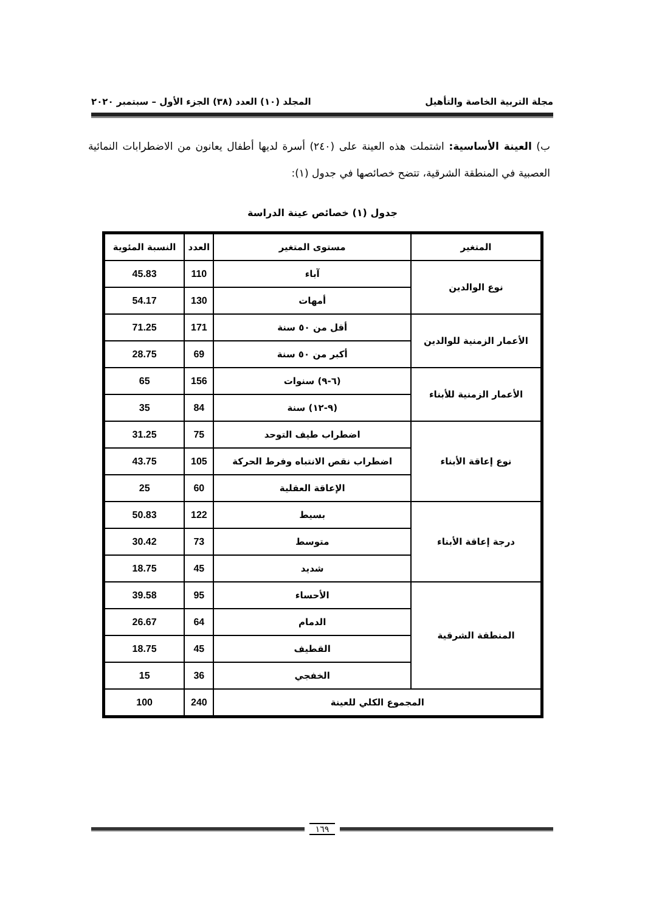مجلة التربية الخاصة والتأهيل المجلد (١٠) العدد (٣٨) الجزء الأول – سبتمبر ٢٠٢٠
ب) العينة الأساسية: اشتملت هذه العينة على (٢٤٠) أسرة لديها أطفال يعانون من الاضطرابات النمائية العصبية في المنطقة الشرقية، تتضح خصائصها في جدول (١):
جدول (١) خصائص عينة الدراسة
| المتغير | مستوى المتغير | العدد | النسبة المئوية |
| --- | --- | --- | --- |
| نوع الوالدين | آباء | 110 | 45.83 |
| | أمهات | 130 | 54.17 |
| الأعمار الزمنية للوالدين | أقل من ٥٠ سنة | 171 | 71.25 |
| | أكبر من ٥٠ سنة | 69 | 28.75 |
| الأعمار الزمنية للأبناء | (٦-٩) سنوات | 156 | 65 |
| | (٩-١٢) سنة | 84 | 35 |
| نوع إعاقة الأبناء | اضطراب طيف التوحد | 75 | 31.25 |
| | اضطراب نقص الانتباه وفرط الحركة | 105 | 43.75 |
| | الإعاقة العقلية | 60 | 25 |
| درجة إعاقة الأبناء | بسيط | 122 | 50.83 |
| | متوسط | 73 | 30.42 |
| | شديد | 45 | 18.75 |
| المنطقة الشرقية | الأحساء | 95 | 39.58 |
| | الدمام | 64 | 26.67 |
| | القطيف | 45 | 18.75 |
| | الخفجي | 36 | 15 |
| المجموع الكلي للعينة | | 240 | 100 |
١٦٩